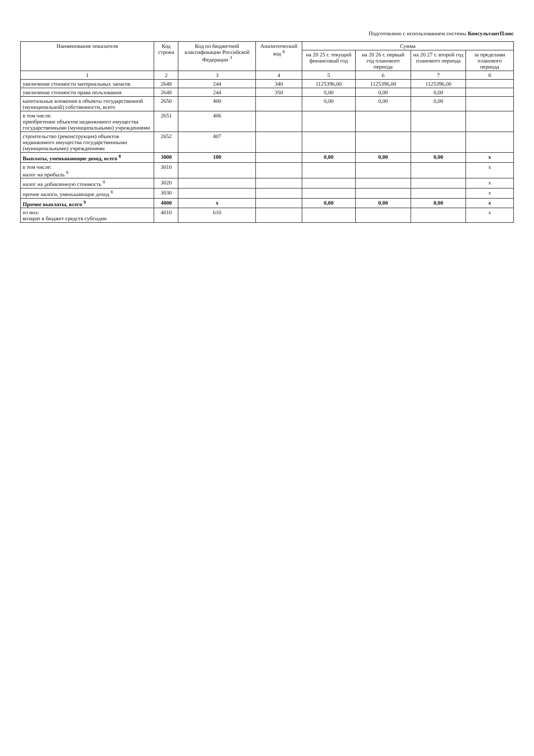Подготовлено с использованием системы КонсультантПлюс
| Наименование показателя | Код строки | Код по бюджетной классификации Российской Федерации <sup>3</sup> | Аналитический код <sup>4</sup> | Сумма | | | |
| --- | --- | --- | --- | --- | --- | --- | --- |
| | | | | на 20 25 г. текущий финансовый год | на 20 26 г. первый год планового периода | на 20 27 г. второй год планового периода | за пределами планового периода |
| 1 | 2 | 3 | 4 | 5 | 6 | 7 | 8 |
| увеличение стоимости материальных запасов | 2648 | 244 | 340 | 1125396,00 | 1125396,00 | 1125396,00 | |
| увеличение стоимости права пользования | 2648 | 244 | 350 | 0,00 | 0,00 | 0,00 | |
| капитальные вложения в объекты государственной (муниципальной) собственности, всего | 2650 | 400 | | 0,00 | 0,00 | 0,00 | |
| в том числе: приобретение объектов недвижимого имущества государственными (муниципальными) учреждениями | 2651 | 406 | | | | | |
| строительство (реконструкция) объектов недвижимого имущества государственными (муниципальными) учреждениями | 2652 | 407 | | | | | |
| Выплаты, уменьшающие доход, всего <sup>8</sup> | 3000 | 100 | | 0,00 | 0,00 | 0,00 | x |
| в том числе: налог на прибыль <sup>8</sup> | 3010 | | | | | | x |
| налог на добавленную стоимость <sup>8</sup> | 3020 | | | | | | x |
| прочие налоги, уменьшающие доход <sup>8</sup> | 3030 | | | | | | x |
| Прочие выплаты, всего <sup>9</sup> | 4000 | x | | 0,00 | 0,00 | 0,00 | x |
| из них: возврат в бюджет средств субсидии | 4010 | 610 | | | | | x |